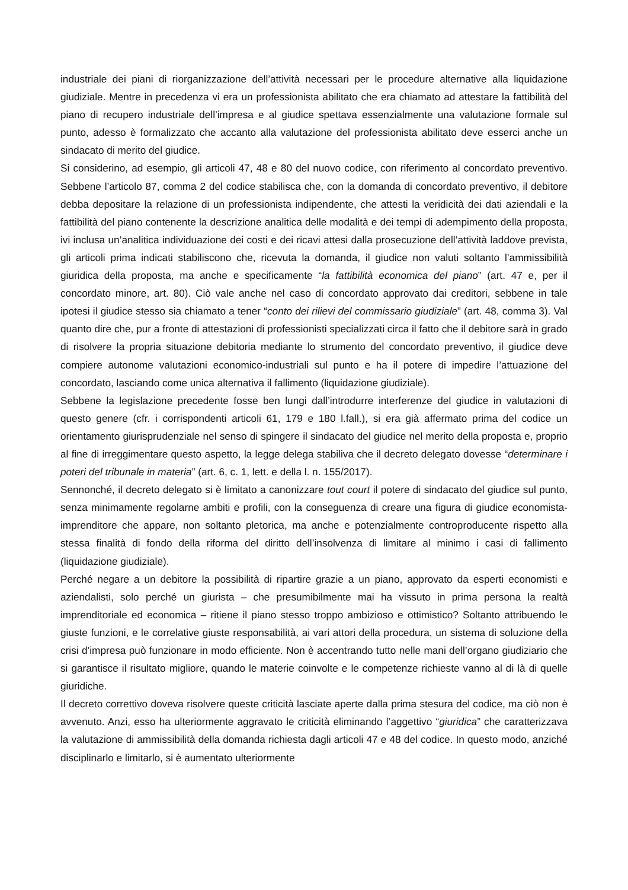industriale dei piani di riorganizzazione dell’attività necessari per le procedure alternative alla liquidazione giudiziale. Mentre in precedenza vi era un professionista abilitato che era chiamato ad attestare la fattibilità del piano di recupero industriale dell’impresa e al giudice spettava essenzialmente una valutazione formale sul punto, adesso è formalizzato che accanto alla valutazione del professionista abilitato deve esserci anche un sindacato di merito del giudice.
Si considerino, ad esempio, gli articoli 47, 48 e 80 del nuovo codice, con riferimento al concordato preventivo. Sebbene l’articolo 87, comma 2 del codice stabilisca che, con la domanda di concordato preventivo, il debitore debba depositare la relazione di un professionista indipendente, che attesti la veridicità dei dati aziendali e la fattibilità del piano contenente la descrizione analitica delle modalità e dei tempi di adempimento della proposta, ivi inclusa un’analitica individuazione dei costi e dei ricavi attesi dalla prosecuzione dell’attività laddove prevista, gli articoli prima indicati stabiliscono che, ricevuta la domanda, il giudice non valuti soltanto l’ammissibilità giuridica della proposta, ma anche e specificamente “la fattibilità economica del piano” (art. 47 e, per il concordato minore, art. 80). Ciò vale anche nel caso di concordato approvato dai creditori, sebbene in tale ipotesi il giudice stesso sia chiamato a tener “conto dei rilievi del commissario giudiziale” (art. 48, comma 3). Val quanto dire che, pur a fronte di attestazioni di professionisti specializzati circa il fatto che il debitore sarà in grado di risolvere la propria situazione debitoria mediante lo strumento del concordato preventivo, il giudice deve compiere autonome valutazioni economico-industriali sul punto e ha il potere di impedire l’attuazione del concordato, lasciando come unica alternativa il fallimento (liquidazione giudiziale).
Sebbene la legislazione precedente fosse ben lungi dall’introdurre interferenze del giudice in valutazioni di questo genere (cfr. i corrispondenti articoli 61, 179 e 180 l.fall.), si era già affermato prima del codice un orientamento giurisprudenziale nel senso di spingere il sindacato del giudice nel merito della proposta e, proprio al fine di irreggimentare questo aspetto, la legge delega stabiliva che il decreto delegato dovesse “determinare i poteri del tribunale in materia” (art. 6, c. 1, lett. e della l. n. 155/2017).
Sennonché, il decreto delegato si è limitato a canonizzare tout court il potere di sindacato del giudice sul punto, senza minimamente regolarne ambiti e profili, con la conseguenza di creare una figura di giudice economista-imprenditore che appare, non soltanto pletorica, ma anche e potenzialmente controproducente rispetto alla stessa finalità di fondo della riforma del diritto dell’insolvenza di limitare al minimo i casi di fallimento (liquidazione giudiziale).
Perché negare a un debitore la possibilità di ripartire grazie a un piano, approvato da esperti economisti e aziendalisti, solo perché un giurista – che presumibilmente mai ha vissuto in prima persona la realtà imprenditoriale ed economica – ritiene il piano stesso troppo ambizioso e ottimistico? Soltanto attribuendo le giuste funzioni, e le correlative giuste responsabilità, ai vari attori della procedura, un sistema di soluzione della crisi d’impresa può funzionare in modo efficiente. Non è accentrando tutto nelle mani dell’organo giudiziario che si garantisce il risultato migliore, quando le materie coinvolte e le competenze richieste vanno al di là di quelle giuridiche.
Il decreto correttivo doveva risolvere queste criticità lasciate aperte dalla prima stesura del codice, ma ciò non è avvenuto. Anzi, esso ha ulteriormente aggravato le criticità eliminando l’aggettivo “giuridica” che caratterizzava la valutazione di ammissibilità della domanda richiesta dagli articoli 47 e 48 del codice. In questo modo, anziché disciplinarlo e limitarlo, si è aumentato ulteriormente